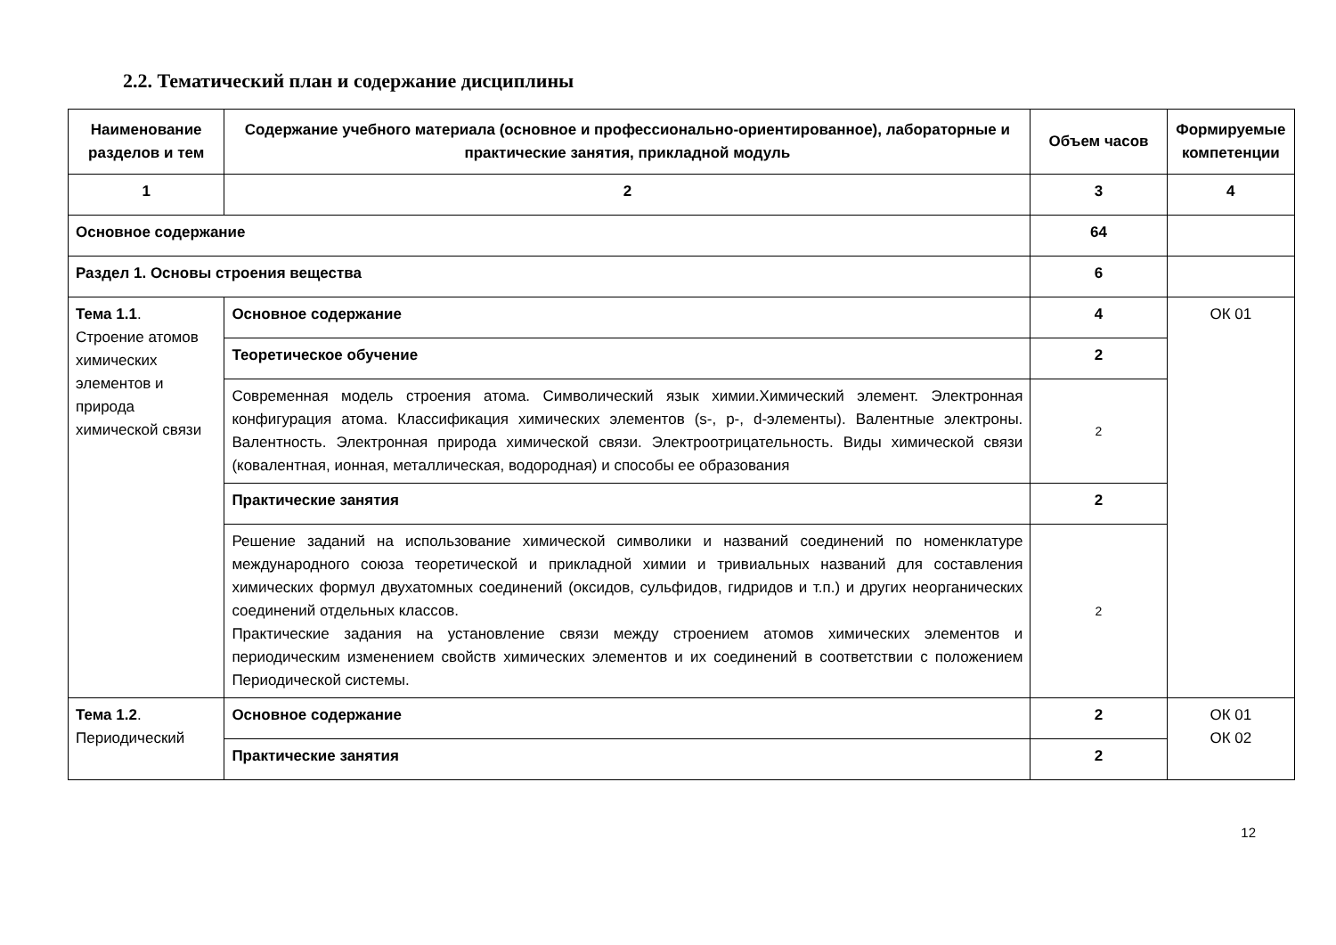2.2. Тематический план и содержание дисциплины
| Наименование разделов и тем | Содержание учебного материала (основное и профессионально-ориентированное), лабораторные и практические занятия, прикладной модуль | Объем часов | Формируемые компетенции |
| --- | --- | --- | --- |
| 1 | 2 | 3 | 4 |
| Основное содержание | | 64 | |
| Раздел 1. Основы строения вещества | | 6 | |
| Тема 1.1 . Строение атомов химических элементов и природа химической связи | Основное содержание | 4 | ОК 01 |
| | Теоретическое обучение | 2 | |
| | Современная модель строения атома. Символический язык химии.Химический элемент. Электронная конфигурация атома. Классификация химических элементов (s-, p-, d-элементы). Валентные электроны. Валентность. Электронная природа химической связи. Электроотрицательность. Виды химической связи (ковалентная, ионная, металлическая, водородная) и способы ее образования | 2 | |
| | Практические занятия | 2 | |
| | Решение заданий на использование химической символики и названий соединений по номенклатуре международного союза теоретической и прикладной химии и тривиальных названий для составления химических формул двухатомных соединений (оксидов, сульфидов, гидридов и т.п.) и других неорганических соединений отдельных классов. Практические задания на установление связи между строением атомов химических элементов и периодическим изменением свойств химических элементов и их соединений в соответствии с положением Периодической системы. | 2 | |
| Тема 1.2 . Периодический | Основное содержание | 2 | ОК 01 ОК 02 |
| | Практические занятия | 2 | |
12